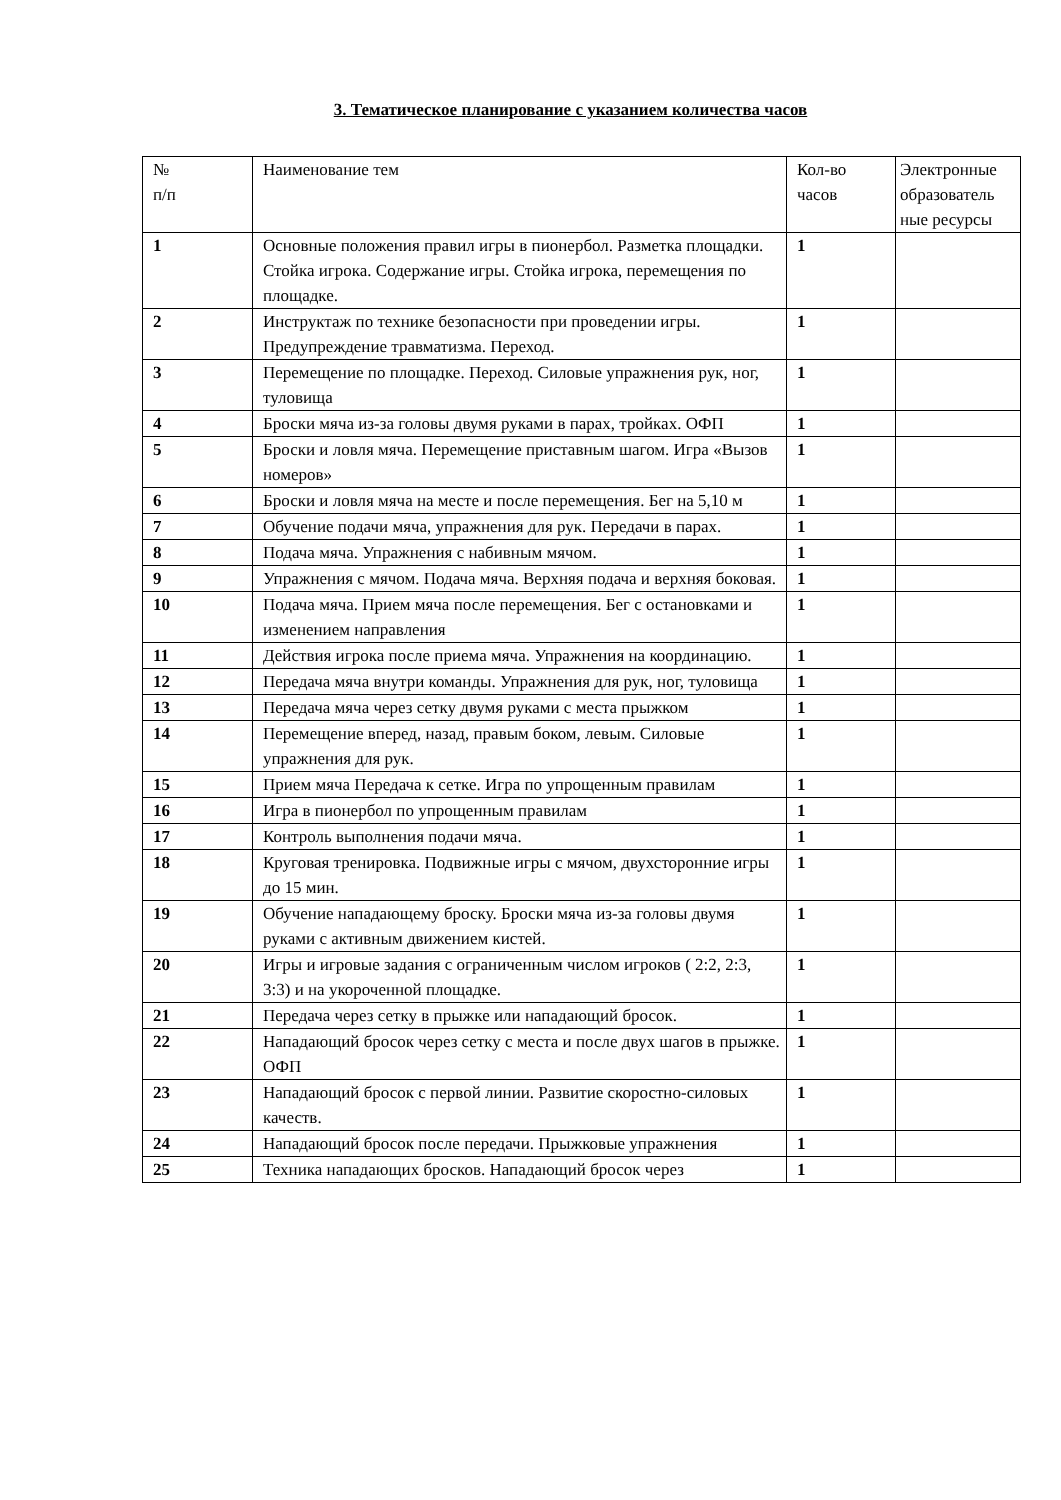3. Тематическое планирование с указанием количества часов
| № п/п | Наименование тем | Кол-во часов | Электронные образователь ные ресурсы |
| 1 | Основные положения правил игры в пионербол. Разметка площадки. Стойка игрока. Содержание игры. Стойка игрока, перемещения по площадке. | 1 | |
| 2 | Инструктаж по технике безопасности при проведении игры. Предупреждение травматизма. Переход. | 1 | |
| 3 | Перемещение по площадке. Переход. Силовые упражнения рук, ног, туловища | 1 | |
| 4 | Броски мяча из-за головы двумя руками в парах, тройках. ОФП | 1 | |
| 5 | Броски и ловля мяча. Перемещение приставным шагом. Игра «Вызов номеров» | 1 | |
| 6 | Броски и ловля мяча на месте и после перемещения. Бег на 5,10 м | 1 | |
| 7 | Обучение подачи мяча, упражнения для рук. Передачи в парах. | 1 | |
| 8 | Подача мяча. Упражнения с набивным мячом. | 1 | |
| 9 | Упражнения с мячом. Подача мяча. Верхняя подача и верхняя боковая. | 1 | |
| 10 | Подача мяча. Прием мяча после перемещения. Бег с остановками и изменением направления | 1 | |
| 11 | Действия игрока после приема мяча. Упражнения на координацию. | 1 | |
| 12 | Передача мяча внутри команды. Упражнения для рук, ног, туловища | 1 | |
| 13 | Передача мяча через сетку двумя руками с места прыжком | 1 | |
| 14 | Перемещение вперед, назад, правым боком, левым. Силовые упражнения для рук. | 1 | |
| 15 | Прием мяча Передача к сетке. Игра по упрощенным правилам | 1 | |
| 16 | Игра в пионербол по упрощенным правилам | 1 | |
| 17 | Контроль выполнения подачи мяча. | 1 | |
| 18 | Круговая тренировка. Подвижные игры с мячом, двухсторонние игры до 15 мин. | 1 | |
| 19 | Обучение нападающему броску. Броски мяча из-за головы двумя руками с активным движением кистей. | 1 | |
| 20 | Игры и игровые задания с ограниченным числом игроков ( 2:2, 2:3, 3:3) и на укороченной площадке. | 1 | |
| 21 | Передача через сетку в прыжке или нападающий бросок. | 1 | |
| 22 | Нападающий бросок через сетку с места и после двух шагов в прыжке. ОФП | 1 | |
| 23 | Нападающий бросок с первой линии. Развитие скоростно-силовых качеств. | 1 | |
| 24 | Нападающий бросок после передачи. Прыжковые упражнения | 1 | |
| 25 | Техника нападающих бросков. Нападающий бросок через | 1 | |